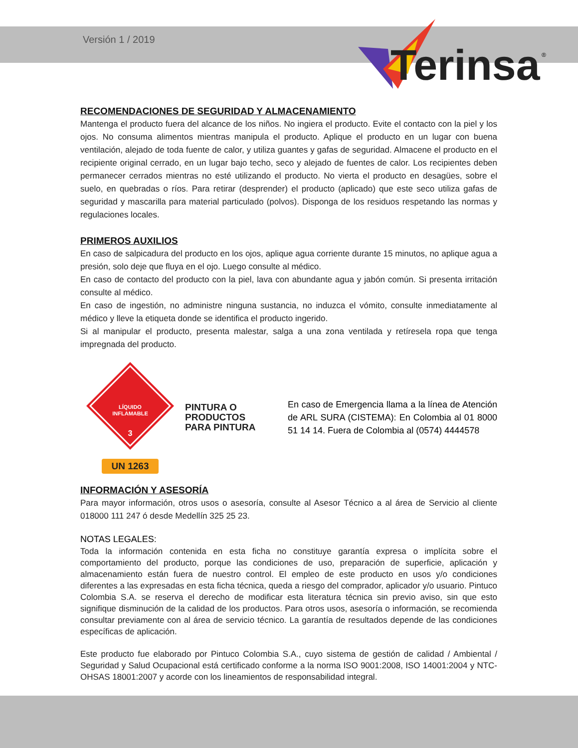Versión 1 / 2019
Terinsa
®
RECOMENDACIONES DE SEGURIDAD Y ALMACENAMIENTO
Mantenga el producto fuera del alcance de los niños. No ingiera el producto. Evite el contacto con la piel y los ojos. No consuma alimentos mientras manipula el producto. Aplique el producto en un lugar con buena ventilación, alejado de toda fuente de calor, y utiliza guantes y gafas de seguridad. Almacene el producto en el recipiente original cerrado, en un lugar bajo techo, seco y alejado de fuentes de calor. Los recipientes deben permanecer cerrados mientras no esté utilizando el producto. No vierta el producto en desagües, sobre el suelo, en quebradas o ríos. Para retirar (desprender) el producto (aplicado) que este seco utiliza gafas de seguridad y mascarilla para material particulado (polvos). Disponga de los residuos respetando las normas y regulaciones locales.
PRIMEROS AUXILIOS
En caso de salpicadura del producto en los ojos, aplique agua corriente durante 15 minutos, no aplique agua a presión, solo deje que fluya en el ojo. Luego consulte al médico.
En caso de contacto del producto con la piel, lava con abundante agua y jabón común. Si presenta irritación consulte al médico.
En caso de ingestión, no administre ninguna sustancia, no induzca el vómito, consulte inmediatamente al médico y lleve la etiqueta donde se identifica el producto ingerido.
Si al manipular el producto, presenta malestar, salga a una zona ventilada y retíresela ropa que tenga impregnada del producto.
LÍQUIDO
INFLAMABLE
3
UN 1263
PINTURA O
PRODUCTOS
PARA PINTURA
En caso de Emergencia llama a la línea de Atención de ARL SURA (CISTEMA): En Colombia al 01 8000 51 14 14. Fuera de Colombia al (0574) 4444578
INFORMACIÓN Y ASESORÍA
Para mayor información, otros usos o asesoría, consulte al Asesor Técnico a al área de Servicio al cliente 018000 111 247 ó desde Medellín 325 25 23.
NOTAS LEGALES:
Toda la información contenida en esta ficha no constituye garantía expresa o implícita sobre el comportamiento del producto, porque las condiciones de uso, preparación de superficie, aplicación y almacenamiento están fuera de nuestro control. El empleo de este producto en usos y/o condiciones diferentes a las expresadas en esta ficha técnica, queda a riesgo del comprador, aplicador y/o usuario. Pintuco Colombia S.A. se reserva el derecho de modificar esta literatura técnica sin previo aviso, sin que esto signifique disminución de la calidad de los productos. Para otros usos, asesoría o información, se recomienda consultar previamente con al área de servicio técnico. La garantía de resultados depende de las condiciones específicas de aplicación.
Este producto fue elaborado por Pintuco Colombia S.A., cuyo sistema de gestión de calidad / Ambiental / Seguridad y Salud Ocupacional está certificado conforme a la norma ISO 9001:2008, ISO 14001:2004 y NTC-OHSAS 18001:2007 y acorde con los lineamientos de responsabilidad integral.